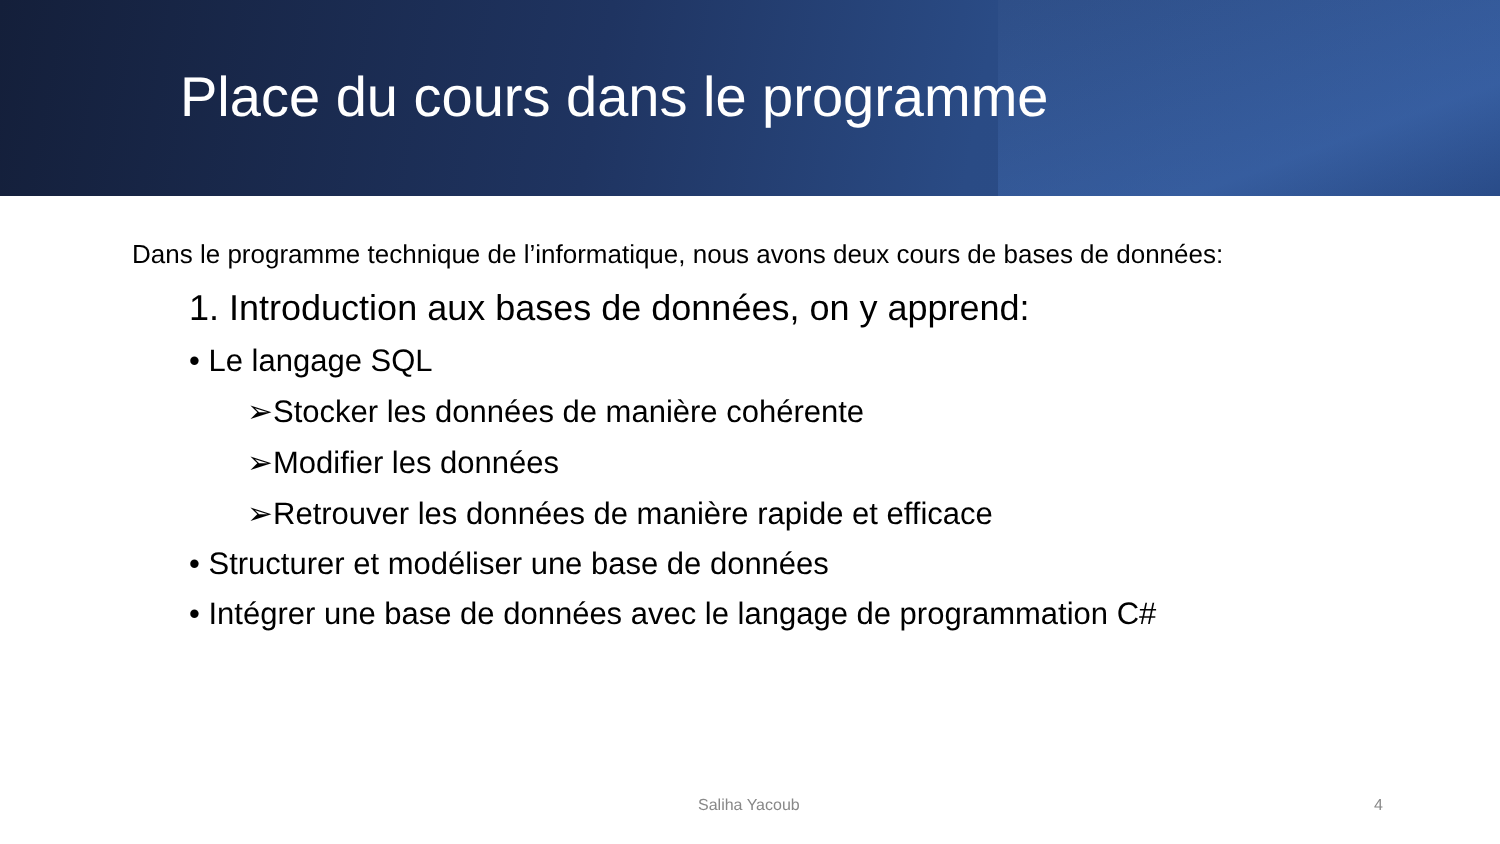Place du cours dans le programme
Dans le programme technique de l’informatique, nous avons deux cours de bases de données:
1. Introduction aux bases de données, on y apprend:
• Le langage SQL
➢Stocker les données de manière cohérente
➢Modifier les données
➢Retrouver les données de manière rapide et efficace
• Structurer et modéliser une base de données
• Intégrer une base de données avec le langage de programmation C#
Saliha Yacoub 4